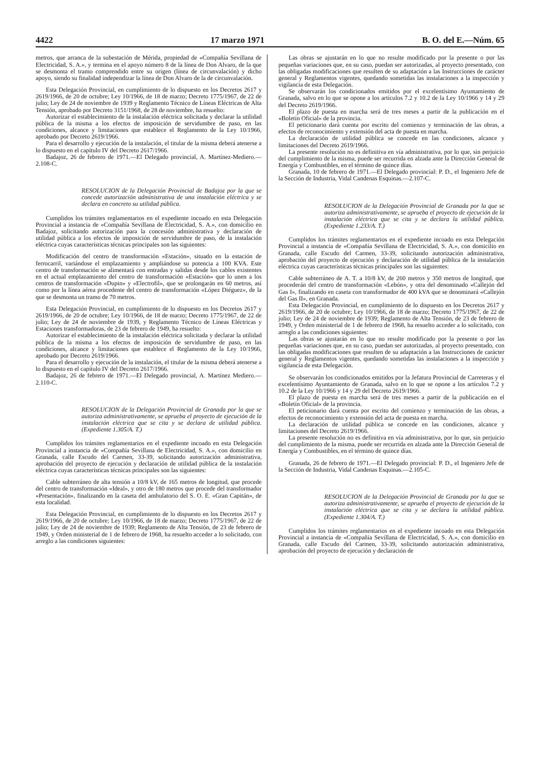4422 17 marzo 1971 B. O. del E.—Núm. 65
metros, que arranca de la subestación de Mérida, propiedad de «Compañía Sevillana de Electricidad, S. A.», y termina en el apoyo número 8 de la línea de Don Alvaro, de la que se desmonta el tramo comprendido entre su origen (línea de circunvalación) y dicho apoyo, siendo su finalidad independizar la línea de Don Alvaro de la de circunvalación.
Esta Delegación Provincial, en cumplimiento de lo dispuesto en los Decretos 2617 y 2619/1966, de 20 de octubre; Ley 10/1966, de 18 de marzo; Decreto 1775/1967, de 22 de julio; Ley de 24 de noviembre de 1939 y Reglamento Técnico de Líneas Eléctricas de Alta Tensión, aprobado por Decreto 3151/1968, de 28 de noviembre, ha resuelto:
Autorizar el establecimiento de la instalación eléctrica solicitada y declarar la utilidad pública de la misma a los efectos de imposición de servidumbre de paso, en las condiciones, alcance y limitaciones que establece el Reglamento de la Ley 10/1966, aprobado por Decreto 2619/1966.
Para el desarrollo y ejecución de la instalación, el titular de la misma deberá atenerse a lo dispuesto en el capítulo IV del Decreto 2617/1966.
Badajoz, 26 de febrero de 1971.—El Delegado provincial, A. Martínez-Mediero.—2.108-C.
RESOLUCION de la Delegación Provincial de Badajoz por la que se concede autorización administrativa de una instalación eléctrica y se declara en concreto su utilidad pública.
Cumplidos los trámites reglamentarios en el expediente incoado en esta Delegación Provincial a instancia de «Compañía Sevillana de Electricidad, S. A.», con domicilio en Badajoz, solicitando autorización para la concesión administrativa y declaración de utilidad pública a los efectos de imposición de servidumbre de paso, de la instalación eléctrica cuyas características técnicas principales son las siguientes:
Modificación del centro de transformación «Estación», situado en la estación de ferrocarril, variándose el emplazamiento y ampliándose su potencia a 100 KVA. Este centro de transformación se alimentará con entradas y salidas desde los cables existentes en el actual emplazamiento del centro de transformación «Estación» que lo unen a los centros de transformación «Dupin» y «Electrofil», que se prolongarán en 60 metros, así como por la línea aérea procedente del centro de transformación «López Diéguez», de la que se desmonta un tramo de 70 metros.
Esta Delegación Provincial, en cumplimiento de lo dispuesto en los Decretos 2617 y 2619/1966, de 20 de octubre; Ley 10/1966, de 18 de marzo; Decreto 1775/1967, de 22 de julio; Ley de 24 de noviembre de 1939, y Reglamento Técnico de Líneas Eléctricas y Estaciones transformadoras, de 23 de febrero de 1949, ha resuelto:
Autorizar el establecimiento de la instalación eléctrica solicitada y declarar la utilidad pública de la misma a los efectos de imposición de servidumbre de paso, en las condiciones, alcance y limitaciones que establece el Reglamento de la Ley 10/1966, aprobado por Decreto 2619/1966.
Para el desarrollo y ejecución de la instalación, el titular de la misma deberá atenerse a lo dispuesto en el capítulo IV del Decreto 2617/1966.
Badajoz, 26 de febrero de 1971.—El Delegado provincial, A. Martínez Mediero.—2.110-C.
RESOLUCION de la Delegación Provincial de Granada por la que se autoriza administrativamente, se aprueba el proyecto de ejecución de la instalación eléctrica que se cita y se declara de utilidad pública. (Expediente 1.305/A. T.)
Cumplidos los trámites reglamentarios en el expediente incoado en esta Delegación Provincial a instancia de «Compañía Sevillana de Electricidad, S. A.», con domicilio en Granada, calle Escudo del Carmen, 33-39, solicitando autorización administrativa, aprobación del proyecto de ejecución y declaración de utilidad pública de la instalación eléctrica cuyas características técnicas principales son las siguientes:
Cable subterráneo de alta tensión a 10/8 kV, de 165 metros de longitud, que procede del centro de transformación «Ideal», y otro de 180 metros que procede del transformador «Presentación», finalizando en la caseta del ambulatorio del S. O. E. «Gran Capitán», de esta localidad.
Esta Delegación Provincial, en cumplimiento de lo dispuesto en los Decretos 2617 y 2619/1966, de 20 de octubre; Ley 10/1966, de 18 de marzo; Decreto 1775/1967, de 22 de julio; Ley de 24 de noviembre de 1939; Reglamento de Alta Tensión, de 23 de febrero de 1949, y Orden ministerial de 1 de febrero de 1968, ha resuelto acceder a lo solicitado, con arreglo a las condiciones siguientes:
Las obras se ajustarán en lo que no resulte modificado por la presente o por las pequeñas variaciones que, en su caso, puedan ser autorizadas, al proyecto presentado, con las obligadas modificaciones que resulten de su adaptación a las Instrucciones de carácter general y Reglamentos vigentes, quedando sometidas las instalaciones a la inspección y vigilancia de esta Delegación.
Se observarán los condicionados emitidos por el excelentísimo Ayuntamiento de Granada, salvo en lo que se opone a los artículos 7.2 y 10.2 de la Ley 10/1966 y 14 y 29 del Decreto 2619/1966.
El plazo de puesta en marcha será de tres meses a partir de la publicación en el «Boletín Oficial» de la provincia.
El peticionario dará cuenta por escrito del comienzo y terminación de las obras, a efectos de reconocimiento y extensión del acta de puesta en marcha.
La declaración de utilidad pública se concede en las condiciones, alcance y limitaciones del Decreto 2619/1966.
La presente resolución no es definitiva en vía administrativa, por lo que, sin perjuicio del cumplimiento de la misma, puede ser recurrida en alzada ante la Dirección General de Energía y Combustibles, en el término de quince días.
Granada, 10 de febrero de 1971.—El Delegado provincial: P. D., el Ingeniero Jefe de la Sección de Industria, Vidal Candenas Esquinas.—2.107-C.
RESOLUCION de la Delegación Provincial de Granada por la que se autoriza administrativamente, se aprueba el proyecto de ejecución de la instalación eléctrica que se cita y se declara la utilidad pública. (Expediente 1.233/A. T.)
Cumplidos los trámites reglamentarios en el expediente incoado en esta Delegación Provincial a instancia de «Compañía Sevillana de Electricidad, S. A.», con domicilio en Granada, calle Escudo del Carmen, 33-39, solicitando autorización administrativa, aprobación del proyecto de ejecución y declaración de utilidad pública de la instalación eléctrica cuyas características técnicas principales son las siguientes:
Cable subterráneo de A. T. a 10/8 kV, de 260 metros y 350 metros de longitud, que procederán del centro de transformación «Lebón», y otra del denominado «Callejón del Gas I», finalizando en caseta con transformador de 400 kVA que se denominará «Callejón del Gas II», en Granada.
Esta Delegación Provincial, en cumplimiento de lo dispuesto en los Decretos 2617 y 2619/1966, de 20 de octubre; Ley 10/1966, de 18 de marzo; Decreto 1775/1967, de 22 de julio; Ley de 24 de noviembre de 1939; Reglamento de Alta Tensión, de 23 de febrero de 1949, y Orden ministerial de 1 de febrero de 1968, ha resuelto acceder a lo solicitado, con arreglo a las condiciones siguientes:
Las obras se ajustarán en lo que no resulte modificado por la presente o por las pequeñas variaciones que, en su caso, puedan ser autorizadas, al proyecto presentado, con las obligadas modificaciones que resulten de su adaptación a las Instrucciones de carácter general y Reglamentos vigentes, quedando sometidas las instalaciones a la inspección y vigilancia de esta Delegación.
Se observarán los condicionados emitidos por la Jefatura Provincial de Carreteras y el excelentísimo Ayuntamiento de Granada, salvo en lo que se opone a los artículos 7.2 y 10.2 de la Ley 10/1966 y 14 y 29 del Decreto 2619/1966.
El plazo de puesta en marcha será de tres meses a partir de la publicación en el «Boletín Oficial» de la provincia.
El peticionario dará cuenta por escrito del comienzo y terminación de las obras, a efectos de reconocimiento y extensión del acta de puesta en marcha.
La declaración de utilidad pública se concede en las condiciones, alcance y limitaciones del Decreto 2619/1966.
La presente resolución no es definitiva en vía administrativa, por lo que, sin perjuicio del cumplimiento de la misma, puede ser recurrida en alzada ante la Dirección General de Energía y Combustibles, en el término de quince días.
Granada, 26 de febrero de 1971.—El Delegado provincial: P. D., el Ingeniero Jefe de la Sección de Industria, Vidal Candenas Esquinas.—2.105-C.
RESOLUCION de la Delegación Provincial de Granada por la que se autoriza administrativamente, se aprueba el proyecto de ejecución de la instalación eléctrica que se cita y se declara la utilidad pública. (Expediente 1.304/A. T.)
Cumplidos los trámites reglamentarios en el expediente incoado en esta Delegación Provincial a instancia de «Compañía Sevillana de Electricidad, S. A.», con domicilio en Granada, calle Escudo del Carmen, 33-39, solicitando autorización administrativa, aprobación del proyecto de ejecución y declaración de